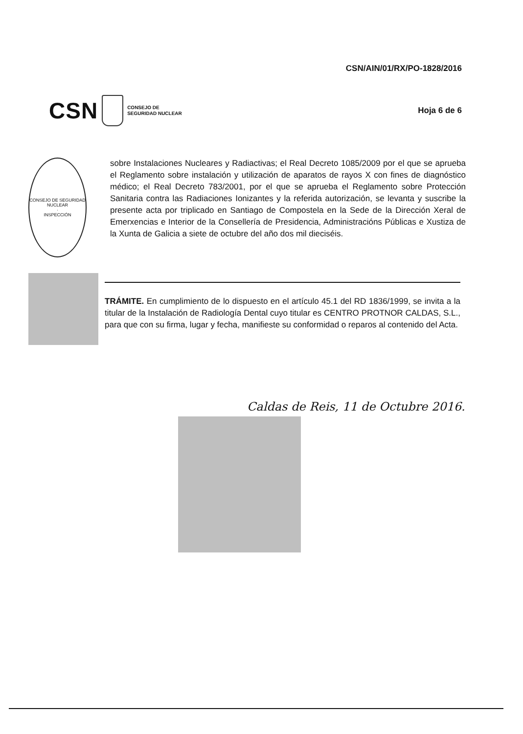CSN CONSEJO DE
SEGURIDAD NUCLEAR
CSN/AIN/01/RX/PO-1828/2016
Hoja 6 de 6
CONSEJO DE SEGURIDAD NUCLEAR
·
INSPECCIÓN
sobre Instalaciones Nucleares y Radiactivas; el Real Decreto 1085/2009 por el que se aprueba el Reglamento sobre instalación y utilización de aparatos de rayos X con fines de diagnóstico médico; el Real Decreto 783/2001, por el que se aprueba el Reglamento sobre Protección Sanitaria contra las Radiaciones Ionizantes y la referida autorización, se levanta y suscribe la presente acta por triplicado en Santiago de Compostela en la Sede de la Dirección Xeral de Emerxencias e Interior de la Consellería de Presidencia, Administracións Públicas e Xustiza de la Xunta de Galicia a siete de octubre del año dos mil dieciséis.
TRÁMITE. En cumplimiento de lo dispuesto en el artículo 45.1 del RD 1836/1999, se invita a la titular de la Instalación de Radiología Dental cuyo titular es CENTRO PROTNOR CALDAS, S.L., para que con su firma, lugar y fecha, manifieste su conformidad o reparos al contenido del Acta.
Caldas de Reis, 11 de Octubre 2016.